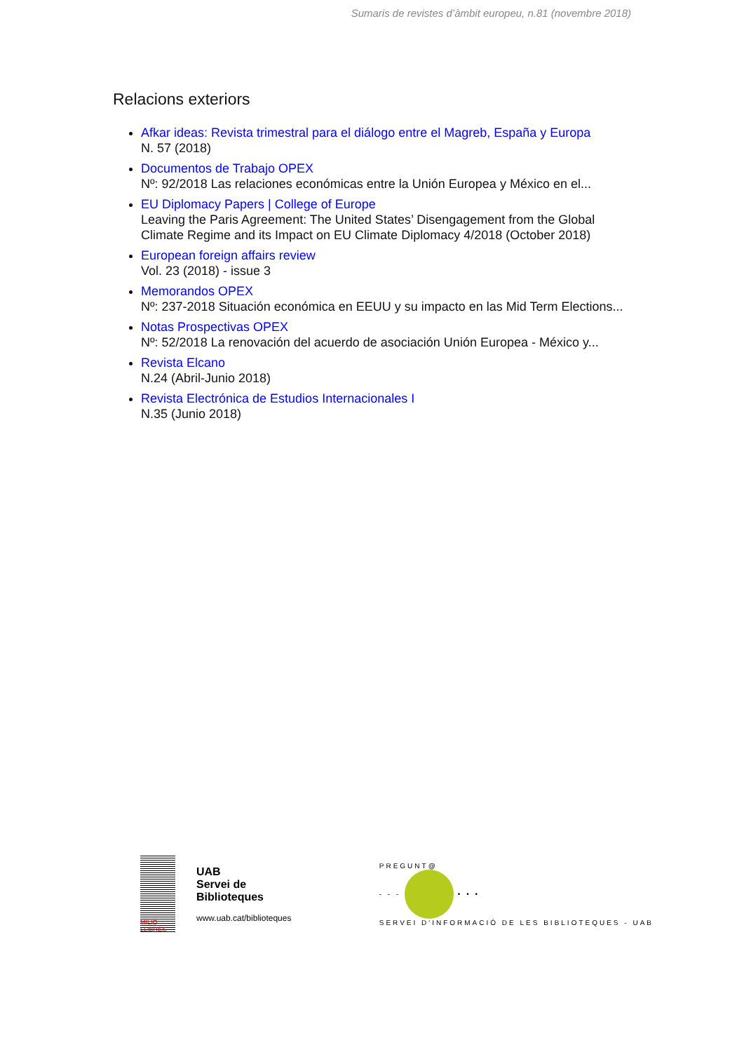Sumaris de revistes d’àmbit europeu, n.81 (novembre 2018)
Relacions exteriors
Afkar ideas: Revista trimestral para el diálogo entre el Magreb, España y Europa
N. 57 (2018)
Documentos de Trabajo OPEX
Nº: 92/2018 Las relaciones económicas entre la Unión Europea y México en el...
EU Diplomacy Papers | College of Europe
Leaving the Paris Agreement: The United States’ Disengagement from the Global Climate Regime and its Impact on EU Climate Diplomacy 4/2018 (October 2018)
European foreign affairs review
Vol. 23 (2018) - issue 3
Memorandos OPEX
Nº: 237-2018 Situación económica en EEUU y su impacto en las Mid Term Elections...
Notas Prospectivas OPEX
Nº: 52/2018 La renovación del acuerdo de asociación Unión Europea - México y...
Revista Elcano
N.24 (Abril-Junio 2018)
Revista Electrónica de Estudios Internacionales I
N.35 (Junio 2018)
MILIÓ LLIBRES
UAB
Servei de
Biblioteques
www.uab.cat/biblioteques
PREGUNT@
- - - • • •
SERVEI D'INFORMACIÓ DE LES BIBLIOTEQUES - UAB